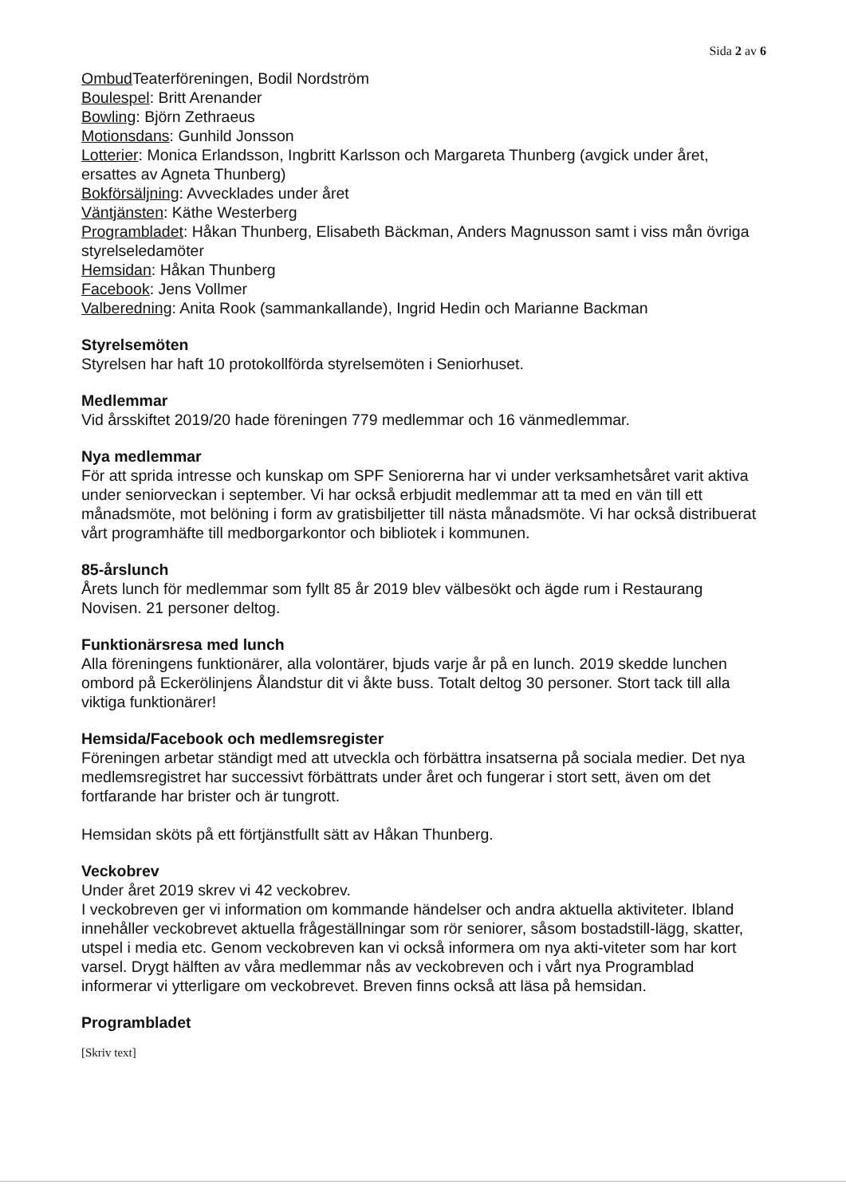Sida 2 av 6
Ombud Teaterföreningen, Bodil Nordström
Boulespel: Britt Arenander
Bowling: Björn Zethraeus
Motionsdans: Gunhild Jonsson
Lotterier: Monica Erlandsson, Ingbritt Karlsson och Margareta Thunberg (avgick under året, ersattes av Agneta Thunberg)
Bokförsäljning: Avvecklades under året
Väntjänsten: Käthe Westerberg
Programbladet: Håkan Thunberg, Elisabeth Bäckman, Anders Magnusson samt i viss mån övriga styrelseledamöter
Hemsidan: Håkan Thunberg
Facebook: Jens Vollmer
Valberedning: Anita Rook (sammankallande), Ingrid Hedin och Marianne Backman
Styrelsemöten
Styrelsen har haft 10 protokollförda styrelsemöten i Seniorhuset.
Medlemmar
Vid årsskiftet 2019/20 hade föreningen 779 medlemmar och 16 vänmedlemmar.
Nya medlemmar
För att sprida intresse och kunskap om SPF Seniorerna har vi under verksamhetsåret varit aktiva under seniorveckan i september. Vi har också erbjudit medlemmar att ta med en vän till ett månadsmöte, mot belöning i form av gratisbiljetter till nästa månadsmöte. Vi har också distribuerat vårt programhäfte till medborgarkontor och bibliotek i kommunen.
85-årslunch
Årets lunch för medlemmar som fyllt 85 år 2019 blev välbesökt och ägde rum i Restaurang Novisen. 21 personer deltog.
Funktionärsresa med lunch
Alla föreningens funktionärer, alla volontärer, bjuds varje år på en lunch. 2019 skedde lunchen ombord på Eckerölinjens Ålandstur dit vi åkte buss. Totalt deltog 30 personer. Stort tack till alla viktiga funktionärer!
Hemsida/Facebook och medlemsregister
Föreningen arbetar ständigt med att utveckla och förbättra insatserna på sociala medier. Det nya medlemsregistret har successivt förbättrats under året och fungerar i stort sett, även om det fortfarande har brister och är tungrott.
Hemsidan sköts på ett förtjänstfullt sätt av Håkan Thunberg.
Veckobrev
Under året 2019 skrev vi 42 veckobrev.
I veckobreven ger vi information om kommande händelser och andra aktuella aktiviteter. Ibland innehåller veckobrevet aktuella frågeställningar som rör seniorer, såsom bostadstill-lägg, skatter, utspel i media etc. Genom veckobreven kan vi också informera om nya akti-viteter som har kort varsel. Drygt hälften av våra medlemmar nås av veckobreven och i vårt nya Programblad informerar vi ytterligare om veckobrevet. Breven finns också att läsa på hemsidan.
Programbladet
[Skriv text]